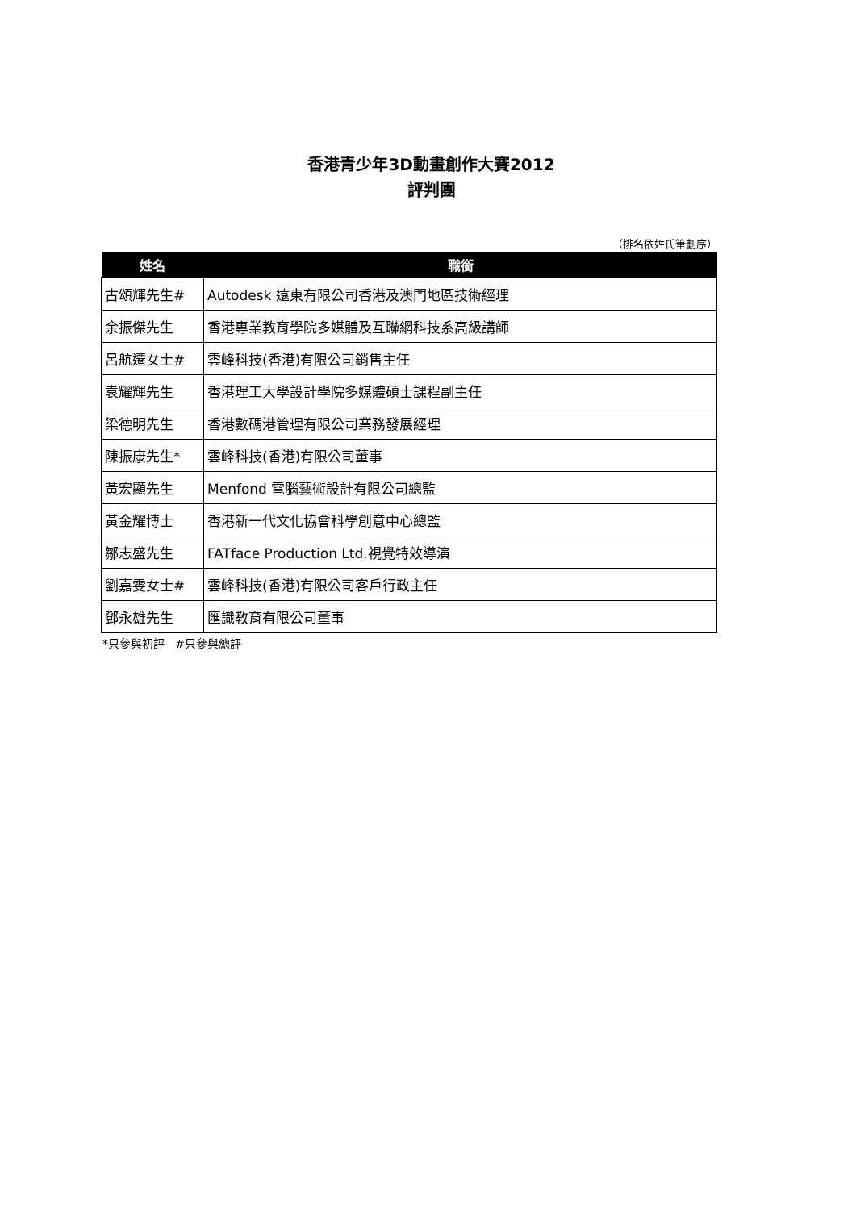香港青少年3D動畫創作大賽2012
評判團
（排名依姓氏筆劃序）
| 姓名 | 職銜 |
| --- | --- |
| 古頌輝先生# | Autodesk 遠東有限公司香港及澳門地區技術經理 |
| 余振傑先生 | 香港專業教育學院多媒體及互聯網科技系高級講師 |
| 呂航遷女士# | 雲峰科技(香港)有限公司銷售主任 |
| 袁耀輝先生 | 香港理工大學設計學院多媒體碩士課程副主任 |
| 梁德明先生 | 香港數碼港管理有限公司業務發展經理 |
| 陳振康先生* | 雲峰科技(香港)有限公司董事 |
| 黃宏顯先生 | Menfond 電腦藝術設計有限公司總監 |
| 黃金耀博士 | 香港新一代文化協會科學創意中心總監 |
| 鄒志盛先生 | FATface Production Ltd.視覺特效導演 |
| 劉嘉雯女士# | 雲峰科技(香港)有限公司客戶行政主任 |
| 鄧永雄先生 | 匯識教育有限公司董事 |
*只參與初評 #只參與總評